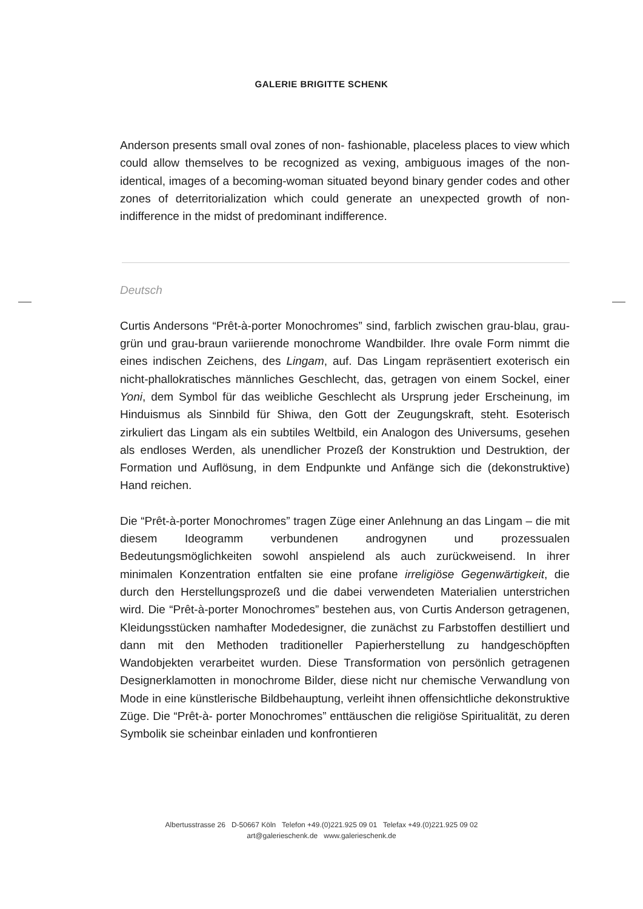GALERIE BRIGITTE SCHENK
Anderson presents small oval zones of non- fashionable, placeless places to view which could allow themselves to be recognized as vexing, ambiguous images of the non-identical, images of a becoming-woman situated beyond binary gender codes and other zones of deterritorialization which could generate an unexpected growth of non-indifference in the midst of predominant indifference.
Deutsch
Curtis Andersons “Prêt-à-porter Monochromes” sind, farblich zwischen grau-blau, grau-grün und grau-braun variierende monochrome Wandbilder. Ihre ovale Form nimmt die eines indischen Zeichens, des Lingam, auf. Das Lingam repräsentiert exoterisch ein nicht-phallokratisches männliches Geschlecht, das, getragen von einem Sockel, einer Yoni, dem Symbol für das weibliche Geschlecht als Ursprung jeder Erscheinung, im Hinduismus als Sinnbild für Shiwa, den Gott der Zeugungskraft, steht. Esoterisch zirkuliert das Lingam als ein subtiles Weltbild, ein Analogon des Universums, gesehen als endloses Werden, als unendlicher Prozeß der Konstruktion und Destruktion, der Formation und Auflösung, in dem Endpunkte und Anfänge sich die (dekonstruktive) Hand reichen.
Die “Prêt-à-porter Monochromes” tragen Züge einer Anlehnung an das Lingam – die mit diesem Ideogramm verbundenen androgynen und prozessualen Bedeutungsmöglichkeiten sowohl anspielend als auch zurückweisend. In ihrer minimalen Konzentration entfalten sie eine profane irreligiöse Gegenwärtigkeit, die durch den Herstellungsprozeß und die dabei verwendeten Materialien unterstrichen wird. Die “Prêt-à-porter Monochromes” bestehen aus, von Curtis Anderson getragenen, Kleidungsstücken namhafter Modedesigner, die zunächst zu Farbstoffen destilliert und dann mit den Methoden traditioneller Papierherstellung zu handgeschöpften Wandobjekten verarbeitet wurden. Diese Transformation von persönlich getragenen Designerklamotten in monochrome Bilder, diese nicht nur chemische Verwandlung von Mode in eine künstlerische Bildbehauptung, verleiht ihnen offensichtliche dekonstruktive Züge. Die “Prêt-à- porter Monochromes” enttäuschen die religiöse Spiritualität, zu deren Symbolik sie scheinbar einladen und konfrontieren
Albertusstrasse 26 D-50667 Köln Telefon +49.(0)221.925 09 01 Telefax +49.(0)221.925 09 02
art@galerieschenk.de www.galerieschenk.de